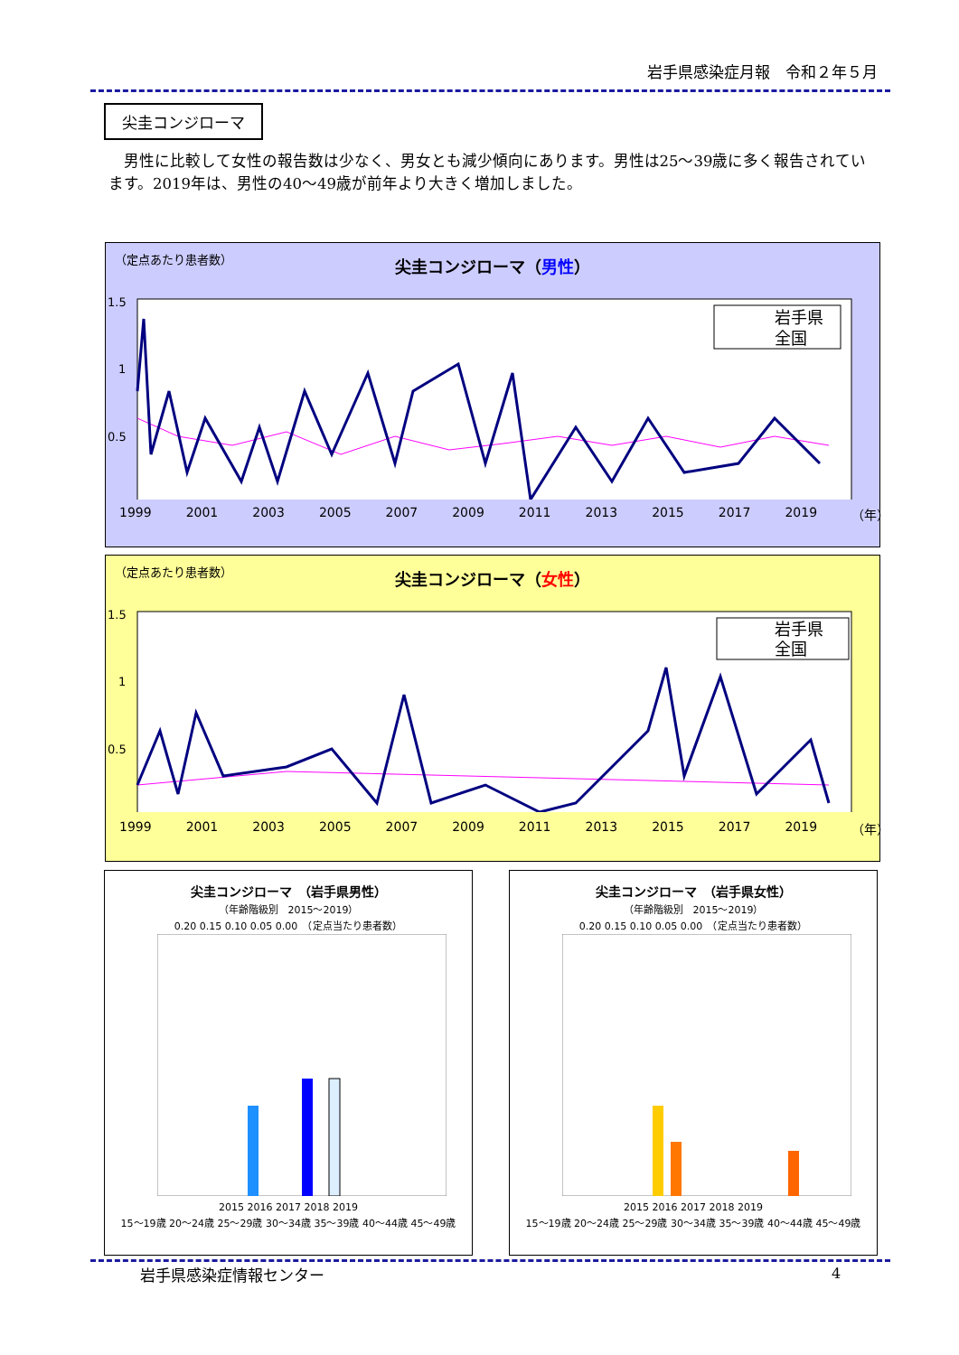岩手県感染症月報　令和２年５月
尖圭コンジローマ
男性に比較して女性の報告数は少なく、男女とも減少傾向にあります。男性は25～39歳に多く報告されています。2019年は、男性の40～49歳が前年より大きく増加しました。
（定点あたり患者数）
尖圭コンジローマ（男性）
1.5
1
0.5
岩手県
全国
1999 2001 2003 2005 2007 2009 2011 2013 2015 2017 2019 （年）
（定点あたり患者数）
尖圭コンジローマ（女性）
1.5
1
0.5
岩手県
全国
1999 2001 2003 2005 2007 2009 2011 2013 2015 2017 2019 （年）
尖圭コンジローマ　（岩手県男性）
（年齢階級別　2015～2019）
0.20 0.15 0.10 0.05 0.00　（定点当たり患者数）
2015 2016 2017 2018 2019
15～19歳 20～24歳 25～29歳 30～34歳 35～39歳 40～44歳 45～49歳
尖圭コンジローマ　（岩手県女性）
（年齢階級別　2015～2019）
0.20 0.15 0.10 0.05 0.00　（定点当たり患者数）
2015 2016 2017 2018 2019
15～19歳 20～24歳 25～29歳 30～34歳 35～39歳 40～44歳 45～49歳
岩手県感染症情報センター 4